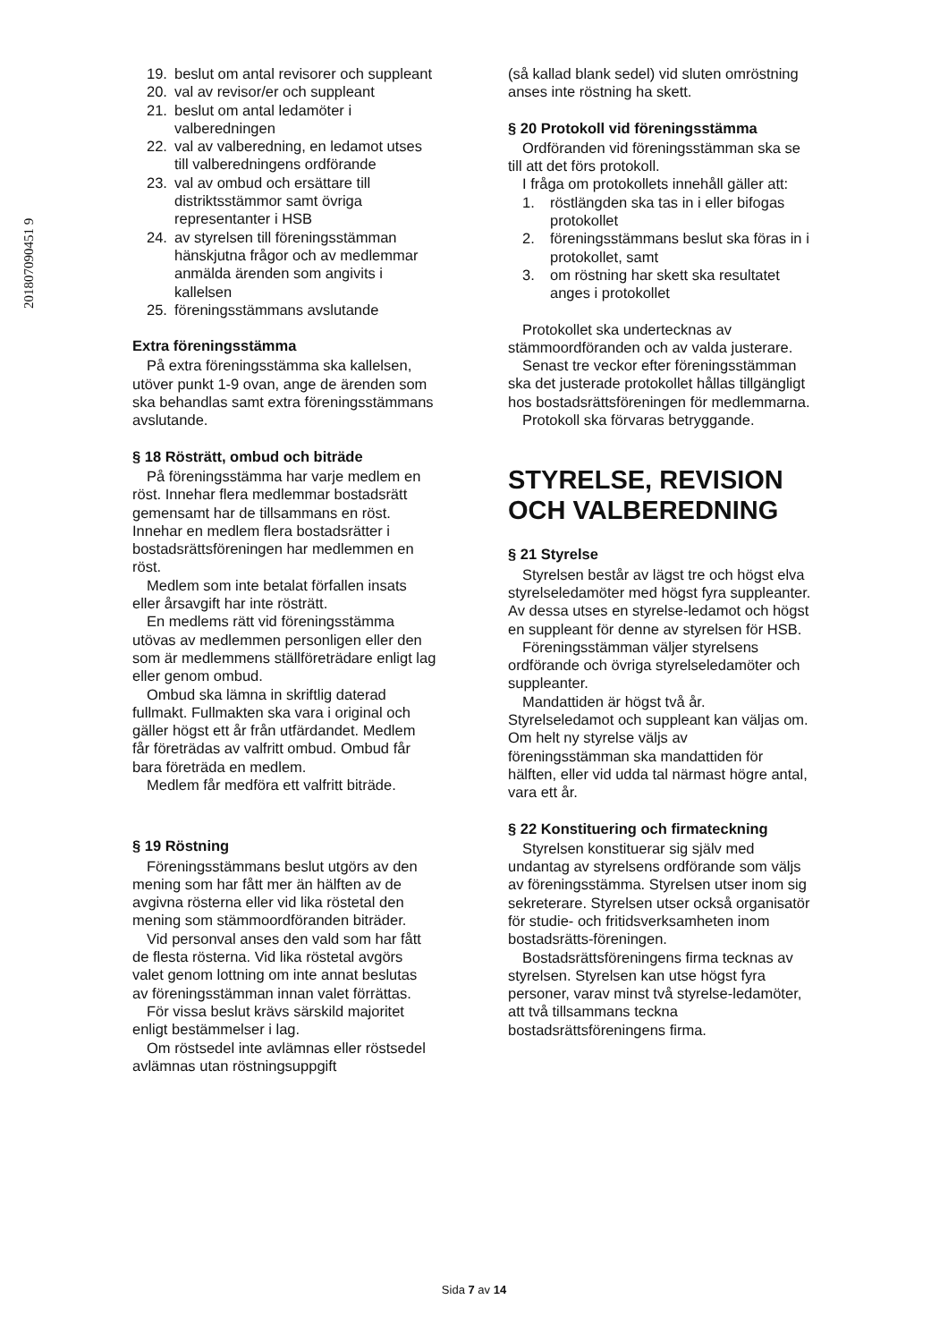201807090451 9
19. beslut om antal revisorer och suppleant
20. val av revisor/er och suppleant
21. beslut om antal ledamöter i valberedningen
22. val av valberedning, en ledamot utses till valberedningens ordförande
23. val av ombud och ersättare till distriktsstämmor samt övriga representanter i HSB
24. av styrelsen till föreningsstämman hänskjutna frågor och av medlemmar anmälda ärenden som angivits i kallelsen
25. föreningsstämmans avslutande
Extra föreningsstämma
På extra föreningsstämma ska kallelsen, utöver punkt 1-9 ovan, ange de ärenden som ska behandlas samt extra föreningsstämmans avslutande.
§ 18 Rösträtt, ombud och biträde
På föreningsstämma har varje medlem en röst. Innehar flera medlemmar bostadsrätt gemensamt har de tillsammans en röst. Innehar en medlem flera bostadsrätter i bostadsrättsföreningen har medlemmen en röst.
Medlem som inte betalat förfallen insats eller årsavgift har inte rösträtt.
En medlems rätt vid föreningsstämma utövas av medlemmen personligen eller den som är medlemmens ställföreträdare enligt lag eller genom ombud.
Ombud ska lämna in skriftlig daterad fullmakt. Fullmakten ska vara i original och gäller högst ett år från utfärdandet. Medlem får företrädas av valfritt ombud. Ombud får bara företräda en medlem.
Medlem får medföra ett valfritt biträde.
§ 19 Röstning
Föreningsstämmans beslut utgörs av den mening som har fått mer än hälften av de avgivna rösterna eller vid lika röstetal den mening som stämmoordföranden biträder.
Vid personval anses den vald som har fått de flesta rösterna. Vid lika röstetal avgörs valet genom lottning om inte annat beslutas av föreningsstämman innan valet förrättas.
För vissa beslut krävs särskild majoritet enligt bestämmelser i lag.
Om röstsedel inte avlämnas eller röstsedel avlämnas utan röstningsuppgift
(så kallad blank sedel) vid sluten omröstning anses inte röstning ha skett.
§ 20 Protokoll vid föreningsstämma
Ordföranden vid föreningsstämman ska se till att det förs protokoll.
I fråga om protokollets innehåll gäller att:
1. röstlängden ska tas in i eller bifogas protokollet
2. föreningsstämmans beslut ska föras in i protokollet, samt
3. om röstning har skett ska resultatet anges i protokollet
Protokollet ska undertecknas av stämmoordföranden och av valda justerare.
Senast tre veckor efter föreningsstämman ska det justerade protokollet hållas tillgängligt hos bostadsrättsföreningen för medlemmarna.
Protokoll ska förvaras betryggande.
STYRELSE, REVISION OCH VALBEREDNING
§ 21 Styrelse
Styrelsen består av lägst tre och högst elva styrelseledamöter med högst fyra suppleanter. Av dessa utses en styrelse-ledamot och högst en suppleant för denne av styrelsen för HSB.
Föreningsstämman väljer styrelsens ordförande och övriga styrelseledamöter och suppleanter.
Mandattiden är högst två år. Styrelseledamot och suppleant kan väljas om. Om helt ny styrelse väljs av föreningsstämman ska mandattiden för hälften, eller vid udda tal närmast högre antal, vara ett år.
§ 22 Konstituering och firmateckning
Styrelsen konstituerar sig själv med undantag av styrelsens ordförande som väljs av föreningsstämma. Styrelsen utser inom sig sekreterare. Styrelsen utser också organisatör för studie- och fritidsverksamheten inom bostadsrätts-föreningen.
Bostadsrättsföreningens firma tecknas av styrelsen. Styrelsen kan utse högst fyra personer, varav minst två styrelse-ledamöter, att två tillsammans teckna bostadsrättsföreningens firma.
Sida 7 av 14